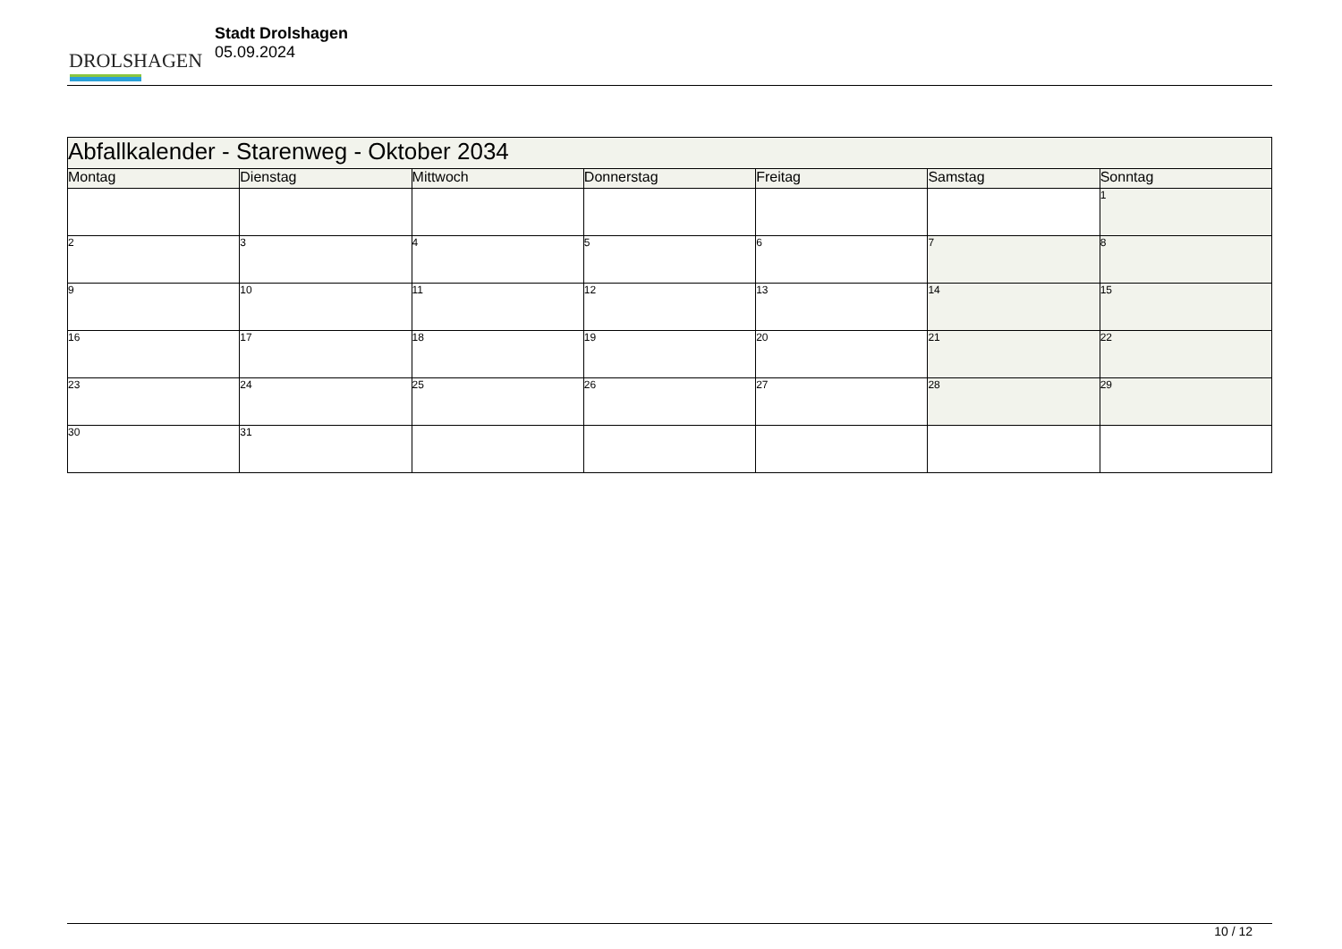DROLSHAGEN
Stadt Drolshagen
05.09.2024
| Abfallkalender - Starenweg - Oktober 2034 | | | | | | |
| --- | --- | --- | --- | --- | --- | --- |
| Montag | Dienstag | Mittwoch | Donnerstag | Freitag | Samstag | Sonntag |
| | | | | | | 1 |
| 2 | 3 | 4 | 5 | 6 | 7 | 8 |
| 9 | 10 | 11 | 12 | 13 | 14 | 15 |
| 16 | 17 | 18 | 19 | 20 | 21 | 22 |
| 23 | 24 | 25 | 26 | 27 | 28 | 29 |
| 30 | 31 | | | | | |
10 / 12